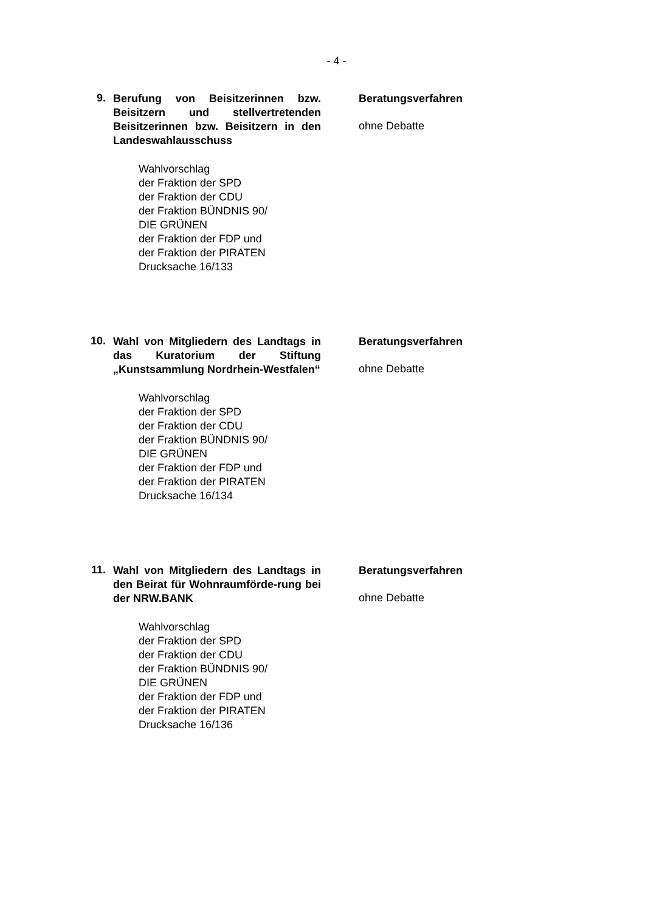- 4 -
9.
Berufung von Beisitzerinnen bzw. Beisitzern und stellvertretenden Beisitzerinnen bzw. Beisitzern in den Landeswahlausschuss
Beratungsverfahren
ohne Debatte
Wahlvorschlag
der Fraktion der SPD
der Fraktion der CDU
der Fraktion BÜNDNIS 90/
DIE GRÜNEN
der Fraktion der FDP und
der Fraktion der PIRATEN
Drucksache 16/133
10.
Wahl von Mitgliedern des Landtags in das Kuratorium der Stiftung „Kunstsammlung Nordrhein-Westfalen“
Beratungsverfahren
ohne Debatte
Wahlvorschlag
der Fraktion der SPD
der Fraktion der CDU
der Fraktion BÜNDNIS 90/
DIE GRÜNEN
der Fraktion der FDP und
der Fraktion der PIRATEN
Drucksache 16/134
11.
Wahl von Mitgliedern des Landtags in den Beirat für Wohnraumförde-rung bei der NRW.BANK
Beratungsverfahren
ohne Debatte
Wahlvorschlag
der Fraktion der SPD
der Fraktion der CDU
der Fraktion BÜNDNIS 90/
DIE GRÜNEN
der Fraktion der FDP und
der Fraktion der PIRATEN
Drucksache 16/136